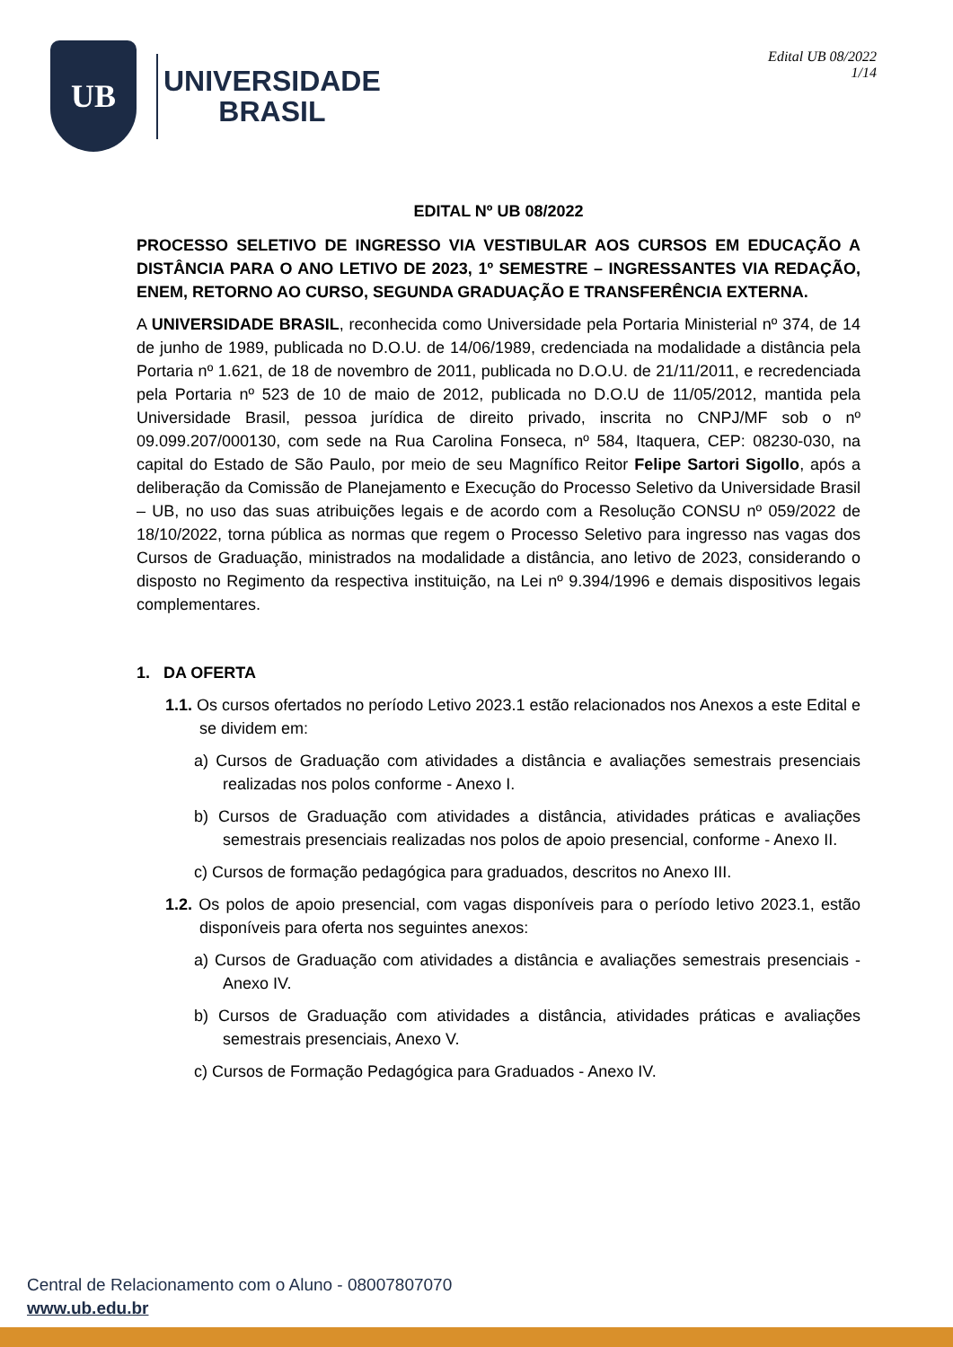UB
UNIVERSIDADE
BRASIL
Edital UB 08/2022
1/14
EDITAL Nº UB 08/2022
PROCESSO SELETIVO DE INGRESSO VIA VESTIBULAR AOS CURSOS EM EDUCAÇÃO A DISTÂNCIA PARA O ANO LETIVO DE 2023, 1º SEMESTRE – INGRESSANTES VIA REDAÇÃO, ENEM, RETORNO AO CURSO, SEGUNDA GRADUAÇÃO E TRANSFERÊNCIA EXTERNA.
A UNIVERSIDADE BRASIL, reconhecida como Universidade pela Portaria Ministerial nº 374, de 14 de junho de 1989, publicada no D.O.U. de 14/06/1989, credenciada na modalidade a distância pela Portaria nº 1.621, de 18 de novembro de 2011, publicada no D.O.U. de 21/11/2011, e recredenciada pela Portaria nº 523 de 10 de maio de 2012, publicada no D.O.U de 11/05/2012, mantida pela Universidade Brasil, pessoa jurídica de direito privado, inscrita no CNPJ/MF sob o nº 09.099.207/000130, com sede na Rua Carolina Fonseca, nº 584, Itaquera, CEP: 08230-030, na capital do Estado de São Paulo, por meio de seu Magnífico Reitor Felipe Sartori Sigollo, após a deliberação da Comissão de Planejamento e Execução do Processo Seletivo da Universidade Brasil – UB, no uso das suas atribuições legais e de acordo com a Resolução CONSU nº 059/2022 de 18/10/2022, torna pública as normas que regem o Processo Seletivo para ingresso nas vagas dos Cursos de Graduação, ministrados na modalidade a distância, ano letivo de 2023, considerando o disposto no Regimento da respectiva instituição, na Lei nº 9.394/1996 e demais dispositivos legais complementares.
1. DA OFERTA
1.1. Os cursos ofertados no período Letivo 2023.1 estão relacionados nos Anexos a este Edital e se dividem em:
a) Cursos de Graduação com atividades a distância e avaliações semestrais presenciais realizadas nos polos conforme - Anexo I.
b) Cursos de Graduação com atividades a distância, atividades práticas e avaliações semestrais presenciais realizadas nos polos de apoio presencial, conforme - Anexo II.
c) Cursos de formação pedagógica para graduados, descritos no Anexo III.
1.2. Os polos de apoio presencial, com vagas disponíveis para o período letivo 2023.1, estão disponíveis para oferta nos seguintes anexos:
a) Cursos de Graduação com atividades a distância e avaliações semestrais presenciais - Anexo IV.
b) Cursos de Graduação com atividades a distância, atividades práticas e avaliações semestrais presenciais, Anexo V.
c) Cursos de Formação Pedagógica para Graduados - Anexo IV.
Central de Relacionamento com o Aluno - 08007807070
www.ub.edu.br